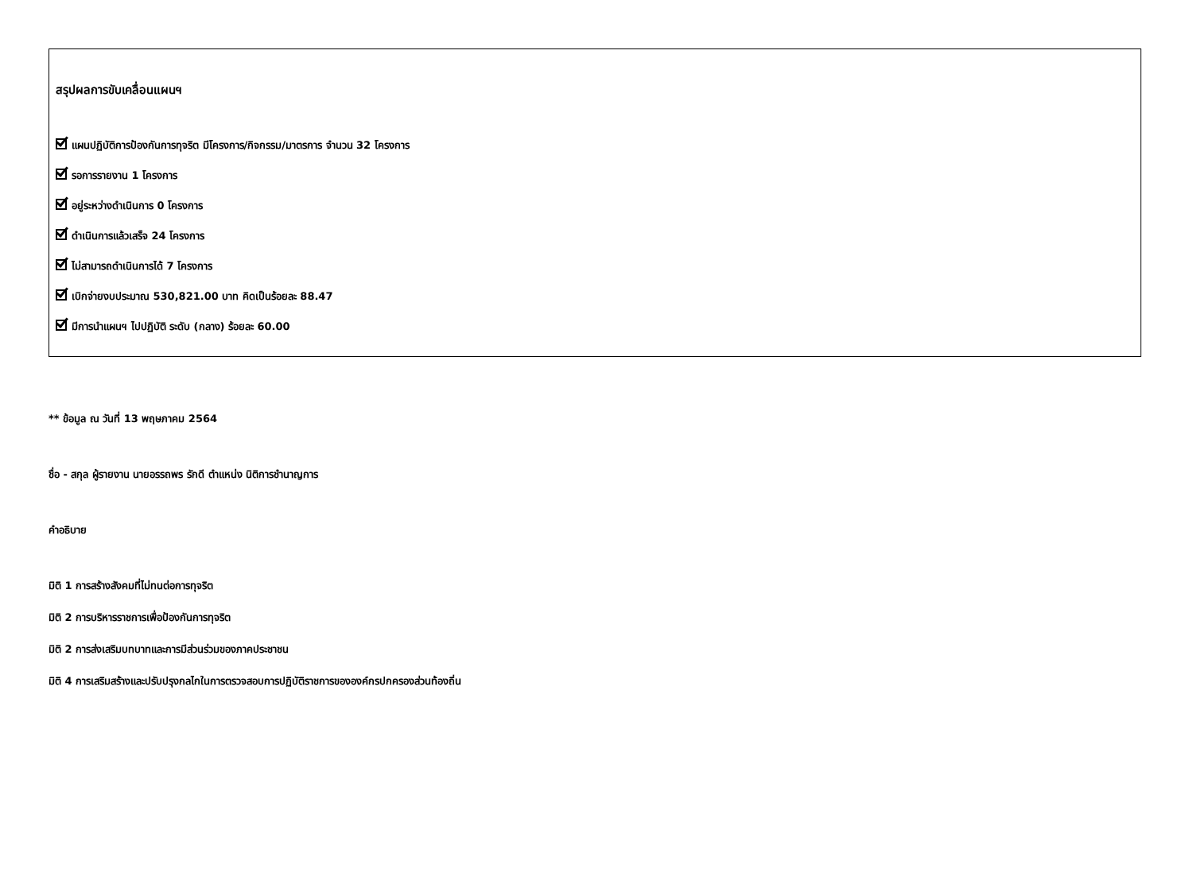สรุปผลการขับเคลื่อนแผนฯ
แผนปฏิบัติการป้องกันการทุจริต มีโครงการ/กิจกรรม/มาตรการ จำนวน 32 โครงการ
รอการรายงาน 1 โครงการ
อยู่ระหว่างดำเนินการ 0 โครงการ
ดำเนินการแล้วเสร็จ 24 โครงการ
ไม่สามารถดำเนินการได้ 7 โครงการ
เบิกจ่ายงบประมาณ 530,821.00 บาท คิดเป็นร้อยละ 88.47
มีการนำแผนฯ ไปปฏิบัติ ระดับ (กลาง) ร้อยละ 60.00
** ข้อมูล ณ วันที่ 13 พฤษภาคม 2564
ชื่อ - สกุล ผู้รายงาน นายอรรถพร รักดี ตำแหน่ง นิติการชำนาญการ
คำอธิบาย
มิติ 1 การสร้างสังคมที่ไม่ทนต่อการทุจริต
มิติ 2 การบริหารราชการเพื่อป้องกันการทุจริต
มิติ 2 การส่งเสริมบทบาทและการมีส่วนร่วมของภาคประชาชน
มิติ 4 การเสริมสร้างและปรับปรุงกลไกในการตรวจสอบการปฏิบัติราชการขององค์กรปกครองส่วนท้องถิ่น